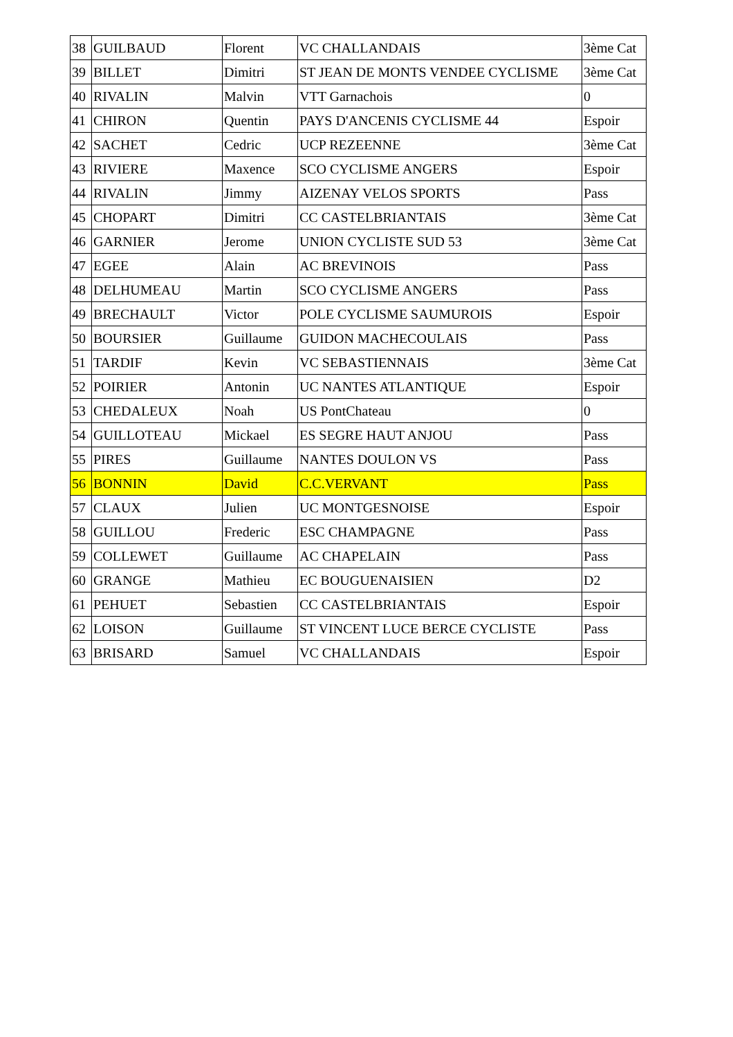| 38 | GUILBAUD | Florent | VC CHALLANDAIS | 3ème Cat |
| 39 | BILLET | Dimitri | ST JEAN DE MONTS VENDEE CYCLISME | 3ème Cat |
| 40 | RIVALIN | Malvin | VTT Garnachois | 0 |
| 41 | CHIRON | Quentin | PAYS D'ANCENIS CYCLISME 44 | Espoir |
| 42 | SACHET | Cedric | UCP REZEENNE | 3ème Cat |
| 43 | RIVIERE | Maxence | SCO CYCLISME ANGERS | Espoir |
| 44 | RIVALIN | Jimmy | AIZENAY VELOS SPORTS | Pass |
| 45 | CHOPART | Dimitri | CC CASTELBRIANTAIS | 3ème Cat |
| 46 | GARNIER | Jerome | UNION CYCLISTE SUD 53 | 3ème Cat |
| 47 | EGEE | Alain | AC BREVINOIS | Pass |
| 48 | DELHUMEAU | Martin | SCO CYCLISME ANGERS | Pass |
| 49 | BRECHAULT | Victor | POLE CYCLISME SAUMUROIS | Espoir |
| 50 | BOURSIER | Guillaume | GUIDON MACHECOULAIS | Pass |
| 51 | TARDIF | Kevin | VC SEBASTIENNAIS | 3ème Cat |
| 52 | POIRIER | Antonin | UC NANTES ATLANTIQUE | Espoir |
| 53 | CHEDALEUX | Noah | US PontChateau | 0 |
| 54 | GUILLOTEAU | Mickael | ES SEGRE HAUT ANJOU | Pass |
| 55 | PIRES | Guillaume | NANTES DOULON VS | Pass |
| 56 | BONNIN | David | C.C.VERVANT | Pass |
| 57 | CLAUX | Julien | UC MONTGESNOISE | Espoir |
| 58 | GUILLOU | Frederic | ESC CHAMPAGNE | Pass |
| 59 | COLLEWET | Guillaume | AC CHAPELAIN | Pass |
| 60 | GRANGE | Mathieu | EC BOUGUENAISIEN | D2 |
| 61 | PEHUET | Sebastien | CC CASTELBRIANTAIS | Espoir |
| 62 | LOISON | Guillaume | ST VINCENT LUCE BERCE CYCLISTE | Pass |
| 63 | BRISARD | Samuel | VC CHALLANDAIS | Espoir |